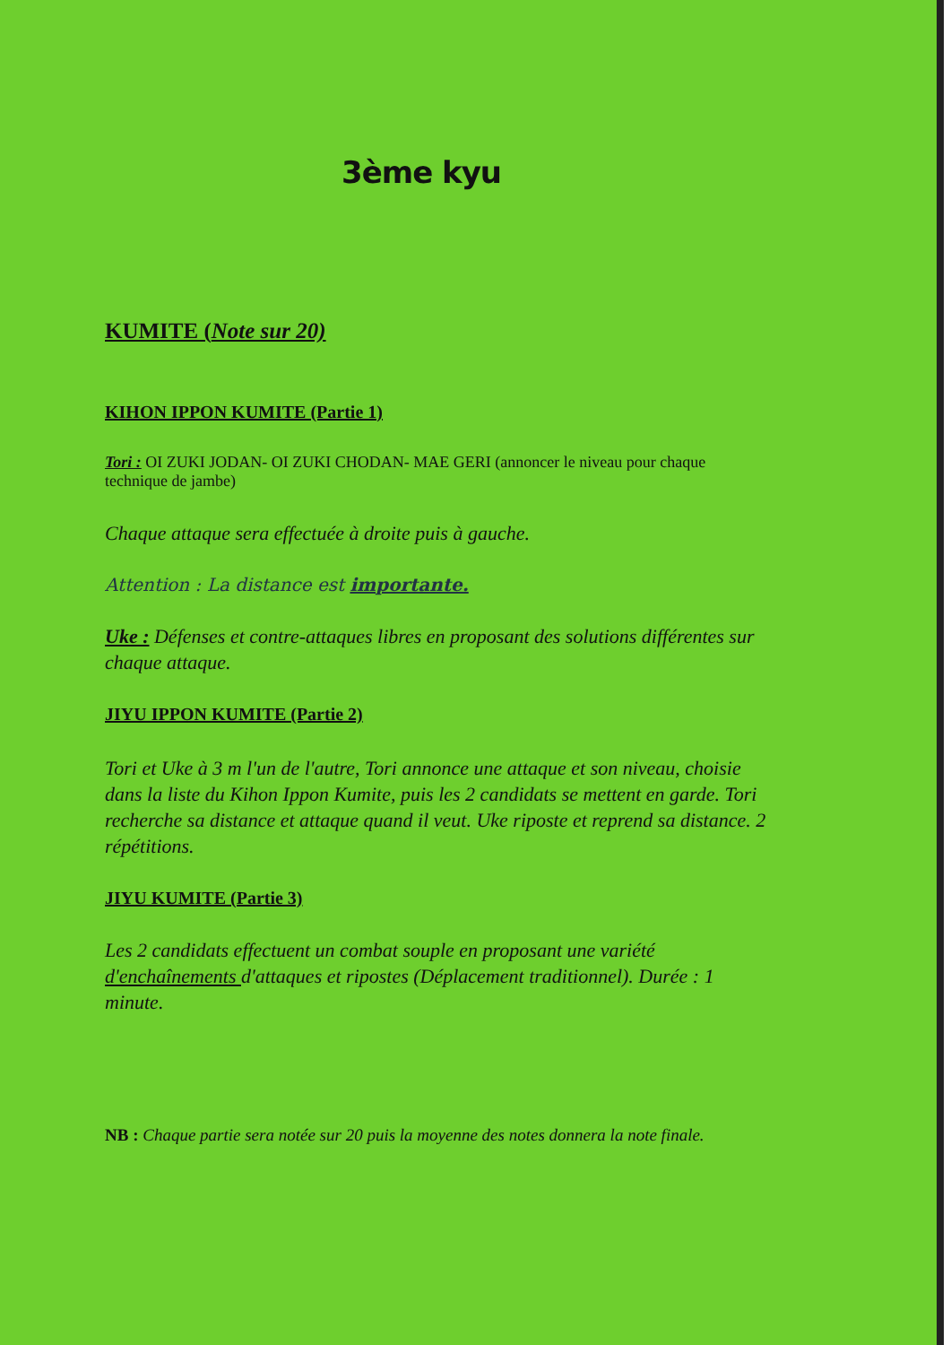3ème kyu
KUMITE (Note sur 20)
KIHON IPPON KUMITE (Partie 1)
Tori : OI ZUKI JODAN- OI ZUKI CHODAN- MAE GERI (annoncer le niveau pour chaque technique de jambe)
Chaque attaque sera effectuée à droite puis à gauche.
Attention : La distance est importante.
Uke : Défenses et contre-attaques libres en proposant des solutions différentes sur chaque attaque.
JIYU IPPON KUMITE (Partie 2)
Tori et Uke à 3 m l'un de l'autre, Tori annonce une attaque et son niveau, choisie dans la liste du Kihon Ippon Kumite, puis les 2 candidats se mettent en garde. Tori recherche sa distance et attaque quand il veut. Uke riposte et reprend sa distance. 2 répétitions.
JIYU KUMITE (Partie 3)
Les 2 candidats effectuent un combat souple en proposant une variété d'enchaînements d'attaques et ripostes (Déplacement traditionnel). Durée : 1 minute.
NB : Chaque partie sera notée sur 20 puis la moyenne des notes donnera la note finale.